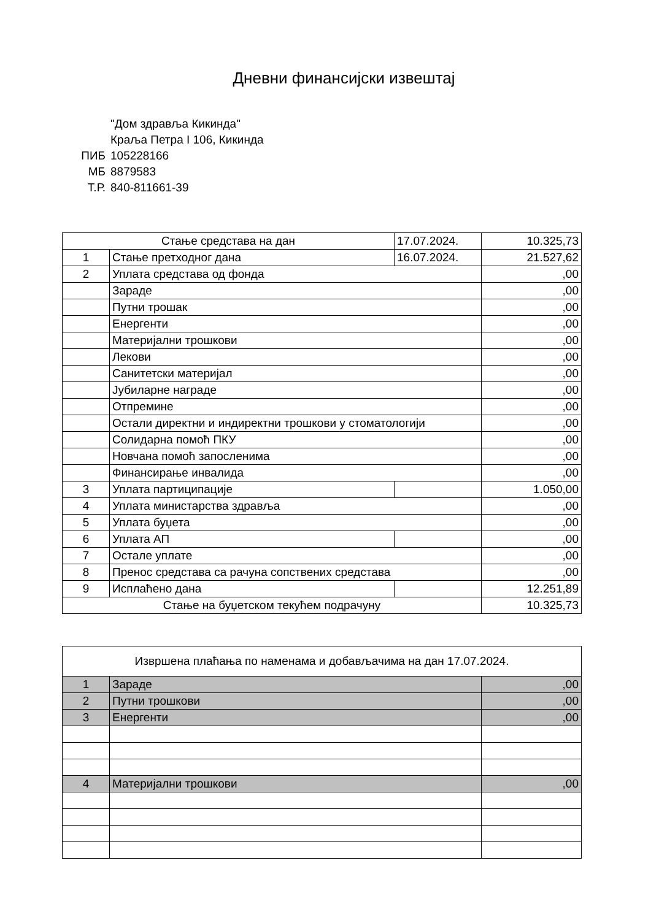Дневни финансијски извештај
"Дом здравља Кикинда"
Краља Петра I 106, Кикинда
ПИБ 105228166
МБ 8879583
Т.Р. 840-811661-39
| Стање средстава на дан | | 17.07.2024. | 10.325,73 |
| 1 | Стање претходног дана | 16.07.2024. | 21.527,62 |
| 2 | Уплата средстава од фонда | | ,00 |
| | Зараде | | ,00 |
| | Путни трошак | | ,00 |
| | Енергенти | | ,00 |
| | Материјални трошкови | | ,00 |
| | Лекови | | ,00 |
| | Санитетски материјал | | ,00 |
| | Јубиларне награде | | ,00 |
| | Отпремине | | ,00 |
| | Остали директни и индиректни трошкови у стоматологији | | ,00 |
| | Солидарна помоћ ПКУ | | ,00 |
| | Новчана помоћ запосленима | | ,00 |
| | Финансирање инвалида | | ,00 |
| 3 | Уплата партиципације | | 1.050,00 |
| 4 | Уплата министарства здравља | | ,00 |
| 5 | Уплата буџета | | ,00 |
| 6 | Уплата АП | | ,00 |
| 7 | Остале уплате | | ,00 |
| 8 | Пренос средстава са рачуна сопствених средстава | | ,00 |
| 9 | Исплаћено дана | | 12.251,89 |
| Стање на буџетском текућем подрачуну | | | 10.325,73 |
| Извршена плаћања по наменама и добављачима на дан 17.07.2024. | | |
| 1 | Зараде | ,00 |
| 2 | Путни трошкови | ,00 |
| 3 | Енергенти | ,00 |
| 4 | Материјални трошкови | ,00 |